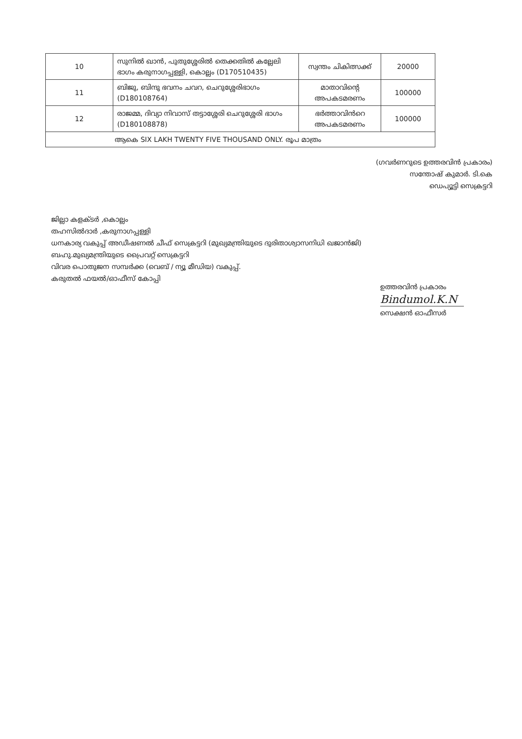| 10 | സുനിൽ ഖാൻ, പുതുശ്ശേരിൽ തെക്കതിൽ കല്ലേലി ഭാഗം കരുനാഗപ്പള്ളി, കൊല്ലം (D170510435) | സ്വന്തം ചികിത്സക്ക് | 20000 |
| 11 | ബിജു, ബിന്ദു ഭവനം ചവറ, ചെറുശ്ശേരിഭാഗം (D180108764) | മാതാവിന്റെ അപകടമരണം | 100000 |
| 12 | രാജമ്മ, ദിവ്യാ നിവാസ് തട്ടാശ്ശേരി ചെറുശ്ശേരി ഭാഗം (D180108878) | ഭർത്താവിൻറെ അപകടമരണം | 100000 |
| ആകെ SIX LAKH TWENTY FIVE THOUSAND ONLY. രൂപ മാത്രം | | | |
(ഗവർണറുടെ ഉത്തരവിൻ പ്രകാരം)
സന്തോഷ് കുമാർ. ടി.കെ
ഡെപ്യൂട്ടി സെക്രട്ടറി
ജില്ലാ കളക്ടർ ,കൊല്ലം
തഹസിൽദാർ ,കരുനാഗപ്പള്ളി
ധനകാര്യ വകുപ്പ് അഡീഷണൽ ചീഫ് സെക്രട്ടറി (മുഖ്യമന്ത്രിയുടെ ദുരിതാശ്വാസനിധി ഖജാൻജി)
ബഹു.മുഖ്യമന്ത്രിയുടെ പ്രൈവറ്റ് സെക്രട്ടറി
വിവര പൊതുജന സമ്പർക്ക (വെബ് / ന്യൂ മീഡിയ) വകുപ്പ്.
കരുതൽ ഫയൽ/ഓഫീസ് കോപ്പി
ഉത്തരവിൻ പ്രകാരം
Bindumol.K.N
സെക്ഷൻ ഓഫീസർ